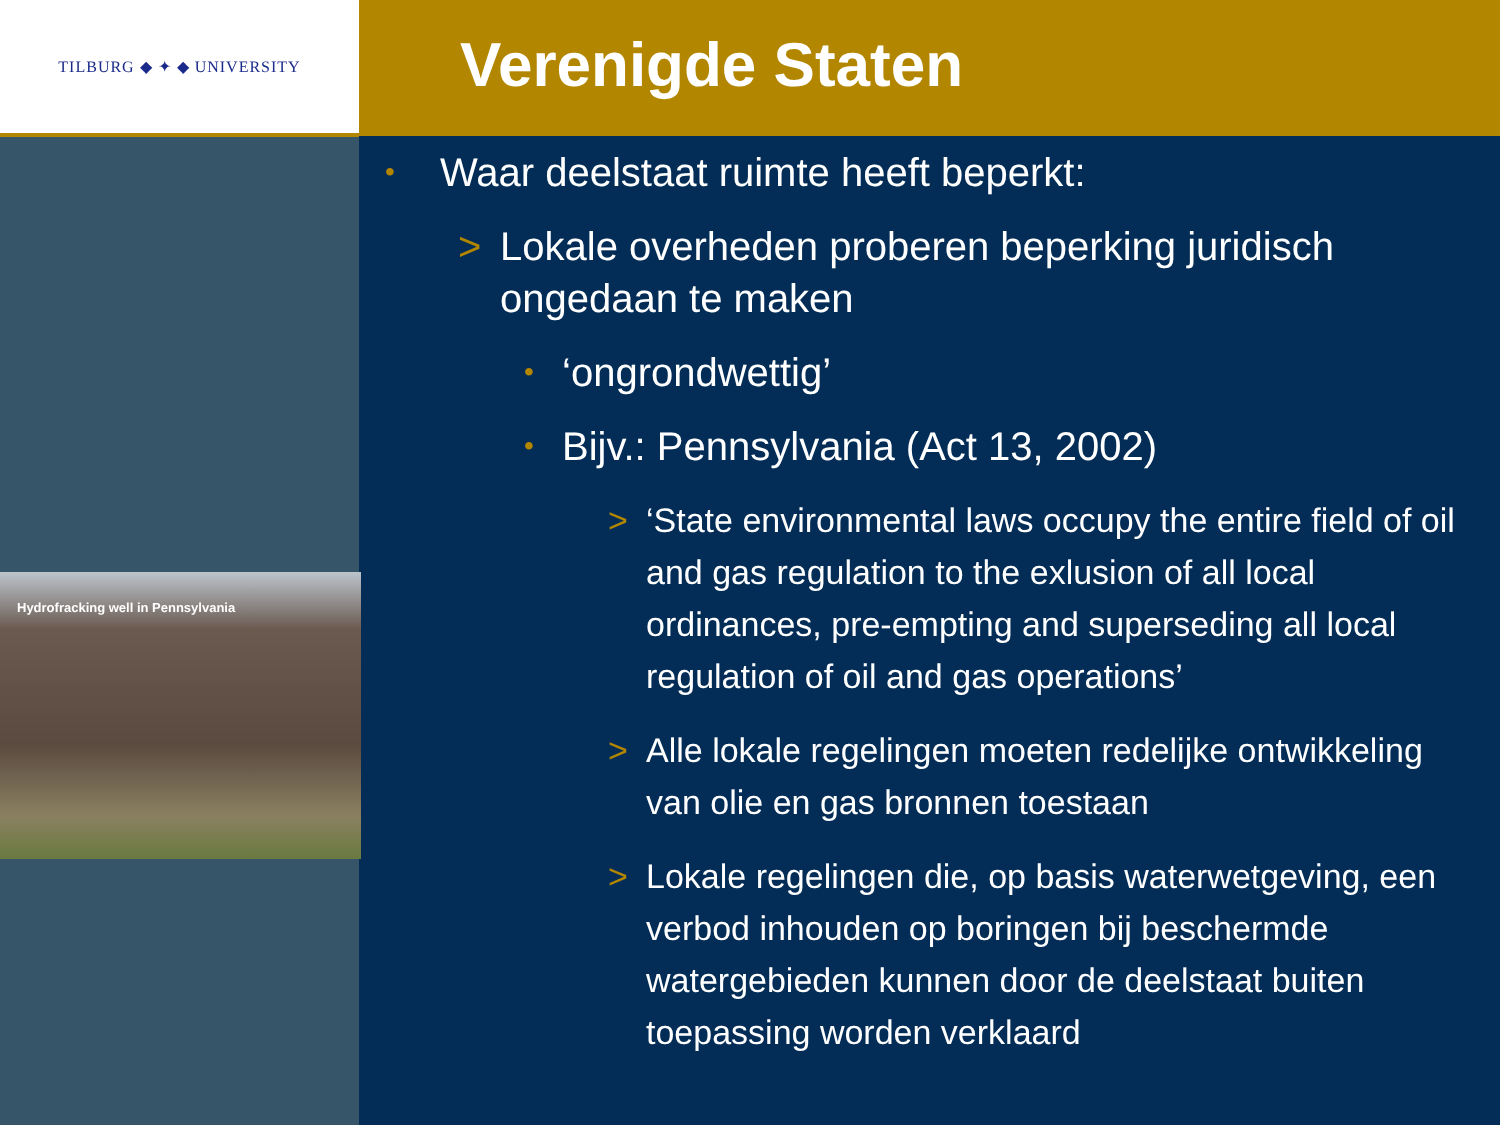TILBURG ◆ ✦ ◆ UNIVERSITY
Hydrofracking well in Pennsylvania
Verenigde Staten
• Waar deelstaat ruimte heeft beperkt:
> Lokale overheden proberen beperking juridisch ongedaan te maken
• ‘ongrondwettig’
• Bijv.: Pennsylvania (Act 13, 2002)
> ‘State environmental laws occupy the entire field of oil and gas regulation to the exlusion of all local ordinances, pre-empting and superseding all local regulation of oil and gas operations’
> Alle lokale regelingen moeten redelijke ontwikkeling van olie en gas bronnen toestaan
> Lokale regelingen die, op basis waterwetgeving, een verbod inhouden op boringen bij beschermde watergebieden kunnen door de deelstaat buiten toepassing worden verklaard